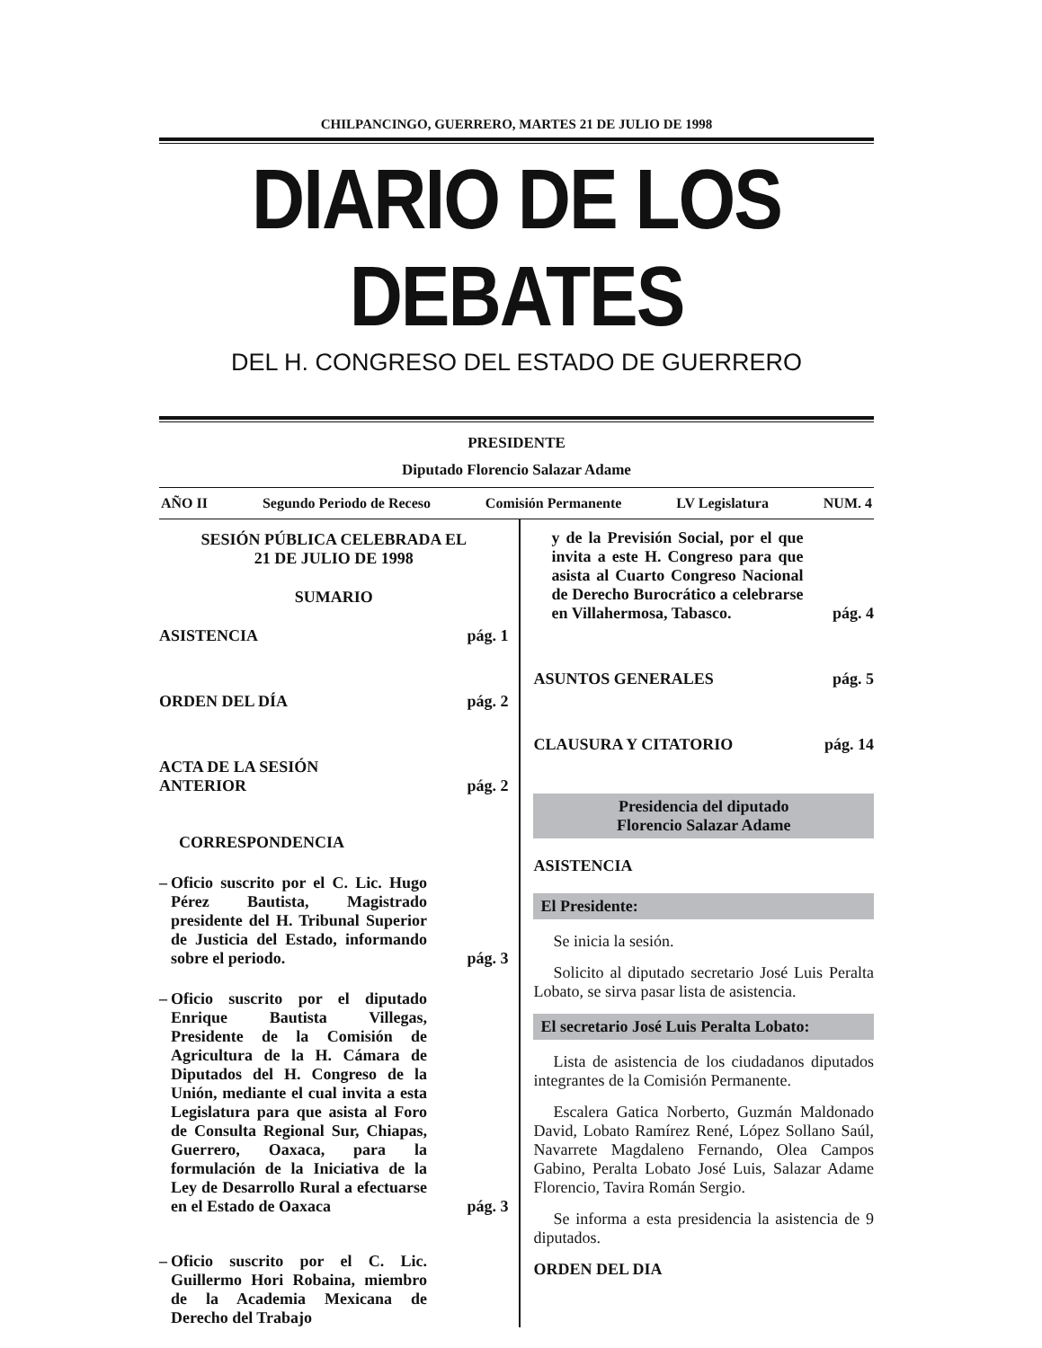CHILPANCINGO, GUERRERO, MARTES 21 DE JULIO DE 1998
DIARIO DE LOS DEBATES
DEL H. CONGRESO DEL ESTADO DE GUERRERO
PRESIDENTE
Diputado Florencio Salazar Adame
AÑO II Segundo Periodo de Receso Comisión Permanente LV Legislatura NUM. 4
SESIÓN PÚBLICA CELEBRADA EL
21 DE JULIO DE 1998
SUMARIO
ASISTENCIA pág. 1
ORDEN DEL DÍA pág. 2
ACTA DE LA SESIÓN
ANTERIOR pág. 2
CORRESPONDENCIA
– Oficio suscrito por el C. Lic. Hugo Pérez Bautista, Magistrado presidente del H. Tribunal Superior de Justicia del Estado, informando sobre el periodo. pág. 3
– Oficio suscrito por el diputado Enrique Bautista Villegas, Presidente de la Comisión de Agricultura de la H. Cámara de Diputados del H. Congreso de la Unión, mediante el cual invita a esta Legislatura para que asista al Foro de Consulta Regional Sur, Chiapas, Guerrero, Oaxaca, para la formulación de la Iniciativa de la Ley de Desarrollo Rural a efectuarse en el Estado de Oaxaca pág. 3
– Oficio suscrito por el C. Lic. Guillermo Hori Robaina, miembro de la Academia Mexicana de Derecho del Trabajo
y de la Previsión Social, por el que invita a este H. Congreso para que asista al Cuarto Congreso Nacional de Derecho Burocrático a celebrarse en Villahermosa, Tabasco. pág. 4
ASUNTOS GENERALES pág. 5
CLAUSURA Y CITATORIO pág. 14
Presidencia del diputado
Florencio Salazar Adame
ASISTENCIA
El Presidente:
Se inicia la sesión.
Solicito al diputado secretario José Luis Peralta Lobato, se sirva pasar lista de asistencia.
El secretario José Luis Peralta Lobato:
Lista de asistencia de los ciudadanos diputados integrantes de la Comisión Permanente.
Escalera Gatica Norberto, Guzmán Maldonado David, Lobato Ramírez René, López Sollano Saúl, Navarrete Magdaleno Fernando, Olea Campos Gabino, Peralta Lobato José Luis, Salazar Adame Florencio, Tavira Román Sergio.
Se informa a esta presidencia la asistencia de 9 diputados.
ORDEN DEL DIA